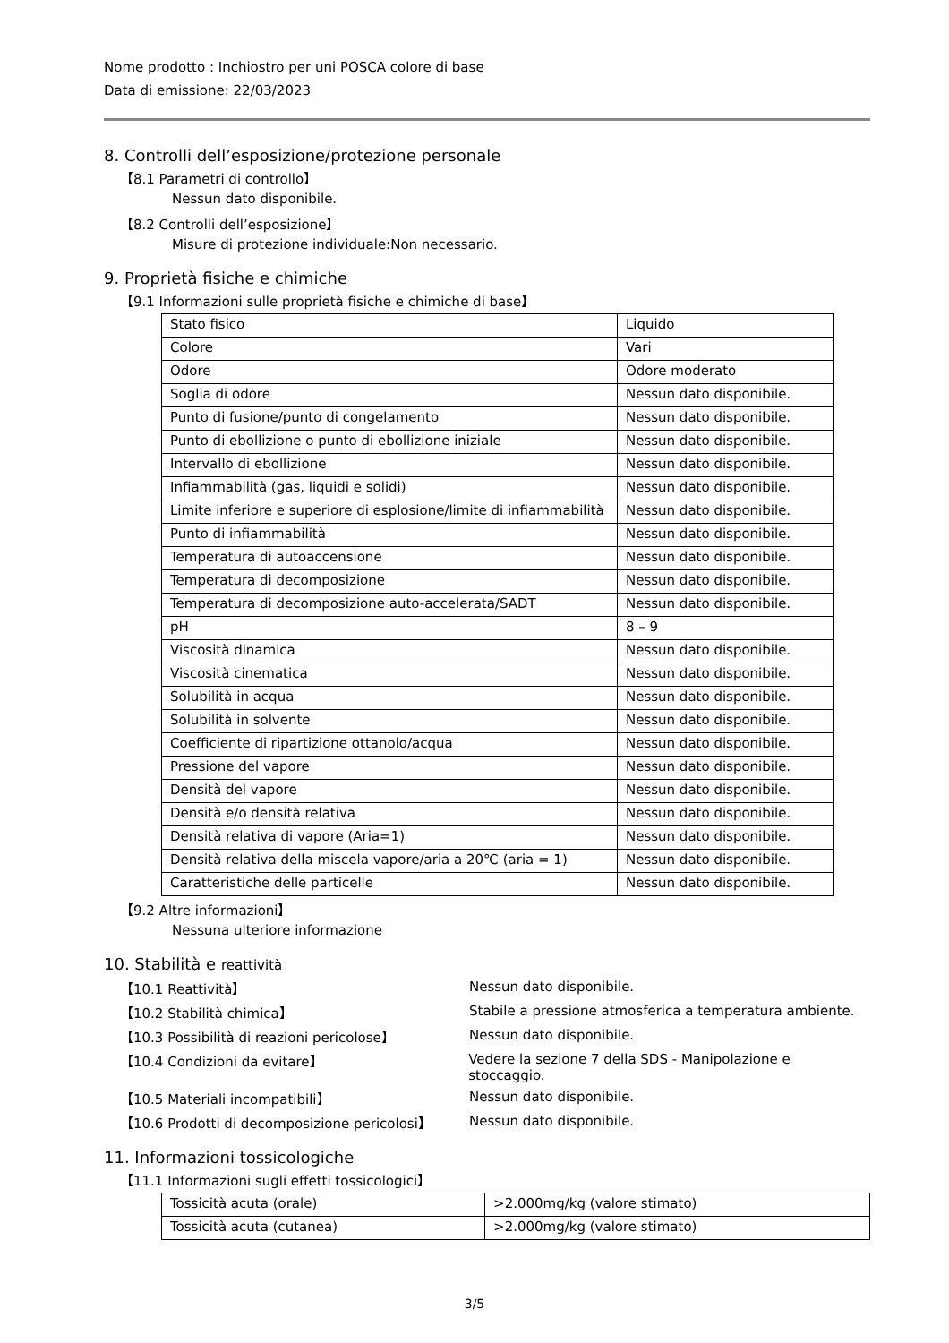Nome prodotto : Inchiostro per uni POSCA colore di base
Data di emissione: 22/03/2023
8. Controlli dell’esposizione/protezione personale
【8.1 Parametri di controllo】
Nessun dato disponibile.
【8.2 Controlli dell’esposizione】
Misure di protezione individuale:Non necessario.
9. Proprietà fisiche e chimiche
【9.1 Informazioni sulle proprietà fisiche e chimiche di base】
| Stato fisico | Liquido |
| Colore | Vari |
| Odore | Odore moderato |
| Soglia di odore | Nessun dato disponibile. |
| Punto di fusione/punto di congelamento | Nessun dato disponibile. |
| Punto di ebollizione o punto di ebollizione iniziale | Nessun dato disponibile. |
| Intervallo di ebollizione | Nessun dato disponibile. |
| Infiammabilità (gas, liquidi e solidi) | Nessun dato disponibile. |
| Limite inferiore e superiore di esplosione/limite di infiammabilità | Nessun dato disponibile. |
| Punto di infiammabilità | Nessun dato disponibile. |
| Temperatura di autoaccensione | Nessun dato disponibile. |
| Temperatura di decomposizione | Nessun dato disponibile. |
| Temperatura di decomposizione auto-accelerata/SADT | Nessun dato disponibile. |
| pH | 8 – 9 |
| Viscosità dinamica | Nessun dato disponibile. |
| Viscosità cinematica | Nessun dato disponibile. |
| Solubilità in acqua | Nessun dato disponibile. |
| Solubilità in solvente | Nessun dato disponibile. |
| Coefficiente di ripartizione ottanolo/acqua | Nessun dato disponibile. |
| Pressione del vapore | Nessun dato disponibile. |
| Densità del vapore | Nessun dato disponibile. |
| Densità e/o densità relativa | Nessun dato disponibile. |
| Densità relativa di vapore (Aria=1) | Nessun dato disponibile. |
| Densità relativa della miscela vapore/aria a 20℃ (aria = 1) | Nessun dato disponibile. |
| Caratteristiche delle particelle | Nessun dato disponibile. |
【9.2 Altre informazioni】
Nessuna ulteriore informazione
10. Stabilità e reattività
【10.1 Reattività】 Nessun dato disponibile.
【10.2 Stabilità chimica】 Stabile a pressione atmosferica a temperatura ambiente.
【10.3 Possibilità di reazioni pericolose】 Nessun dato disponibile.
【10.4 Condizioni da evitare】 Vedere la sezione 7 della SDS - Manipolazione e stoccaggio.
【10.5 Materiali incompatibili】 Nessun dato disponibile.
【10.6 Prodotti di decomposizione pericolosi】 Nessun dato disponibile.
11. Informazioni tossicologiche
【11.1 Informazioni sugli effetti tossicologici】
| Tossicità acuta (orale) | >2.000mg/kg (valore stimato) |
| Tossicità acuta (cutanea) | >2.000mg/kg (valore stimato) |
3/5